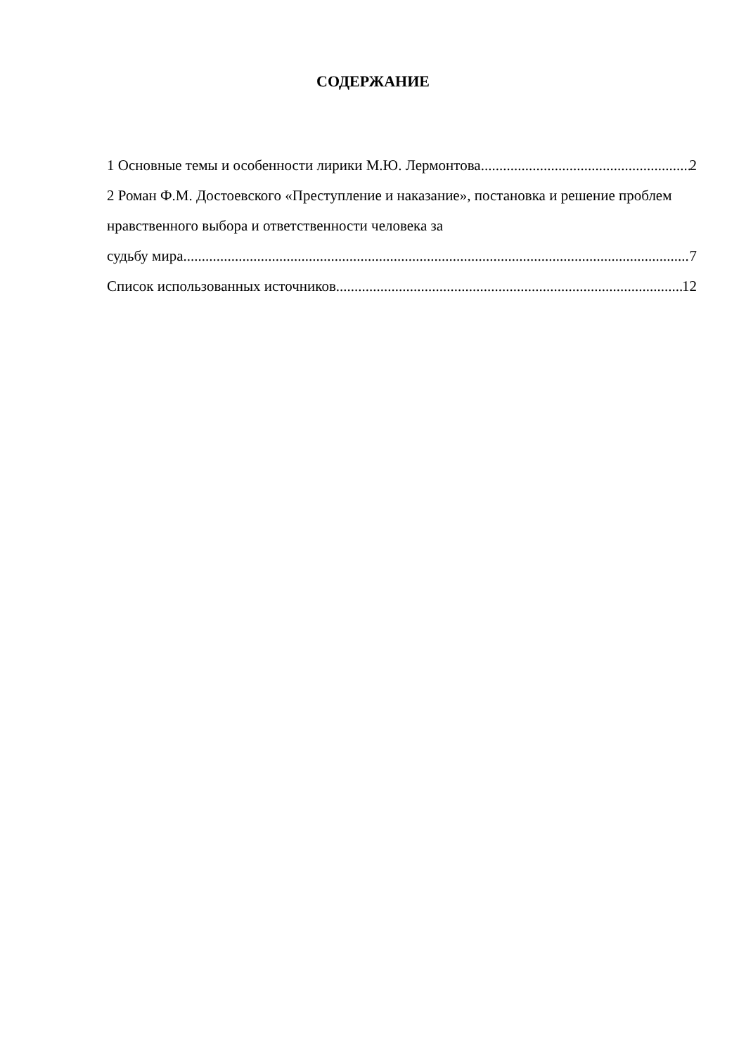СОДЕРЖАНИЕ
1 Основные темы и особенности лирики М.Ю. Лермонтова 2
2 Роман Ф.М. Достоевского «Преступление и наказание», постановка и решение проблем нравственного выбора и ответственности человека за
судьбу мира 7
Список использованных источников 12